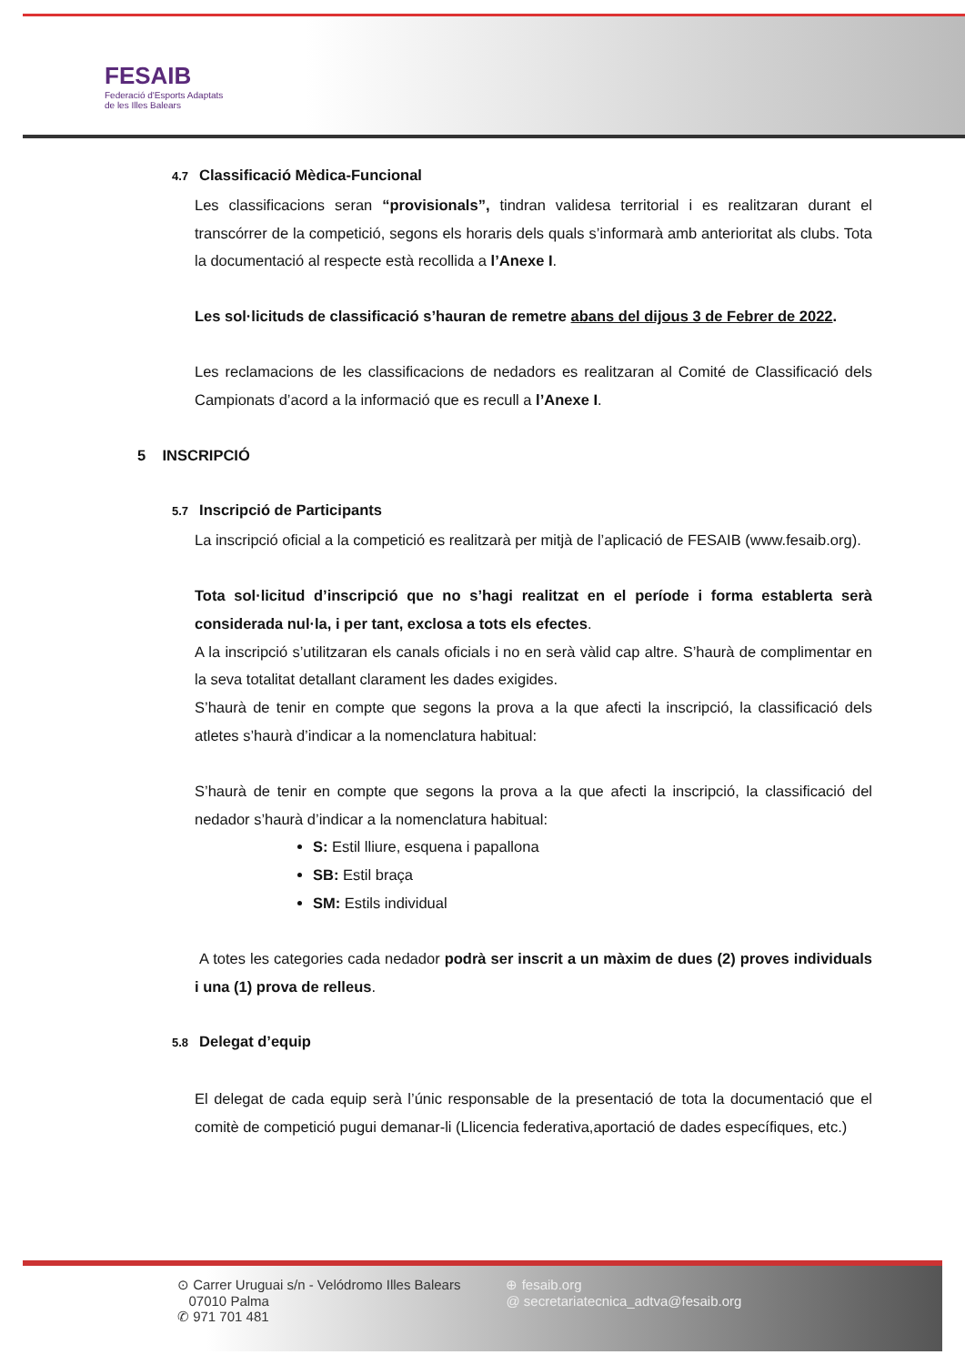FESAIB
Federació d'Esports Adaptats
de les Illes Balears
4.7 Classificació Mèdica-Funcional
Les classificacions seran “provisionals”, tindran validesa territorial i es realitzaran durant el transcórrer de la competició, segons els horaris dels quals s’informarà amb anterioritat als clubs. Tota la documentació al respecte està recollida a l’Anexe I.
Les sol·licituds de classificació s’hauran de remetre abans del dijous 3 de Febrer de 2022.
Les reclamacions de les classificacions de nedadors es realitzaran al Comité de Classificació dels Campionats d’acord a la informació que es recull a l’Anexe I.
5 INSCRIPCIÓ
5.7 Inscripció de Participants
La inscripció oficial a la competició es realitzarà per mitjà de l’aplicació de FESAIB (www.fesaib.org).
Tota sol·licitud d’inscripció que no s’hagi realitzat en el període i forma establerta serà considerada nul·la, i per tant, exclosa a tots els efectes.
A la inscripció s’utilitzaran els canals oficials i no en serà vàlid cap altre. S’haurà de complimentar en la seva totalitat detallant clarament les dades exigides.
S’haurà de tenir en compte que segons la prova a la que afecti la inscripció, la classificació dels atletes s’haurà d’indicar a la nomenclatura habitual:
S’haurà de tenir en compte que segons la prova a la que afecti la inscripció, la classificació del nedador s’haurà d’indicar a la nomenclatura habitual:
S: Estil lliure, esquena i papallona
SB: Estil braça
SM: Estils individual
A totes les categories cada nedador podrà ser inscrit a un màxim de dues (2) proves individuals i una (1) prova de relleus.
5.8 Delegat d’equip
El delegat de cada equip serà l’únic responsable de la presentació de tota la documentació que el comitè de competició pugui demanar-li (Llicencia federativa,aportació de dades específiques, etc.)
⊙ Carrer Uruguai s/n - Velódromo Illes Balears
07010 Palma
✆ 971 701 481
⊕ fesaib.org
@ secretariatecnica_adtva@fesaib.org